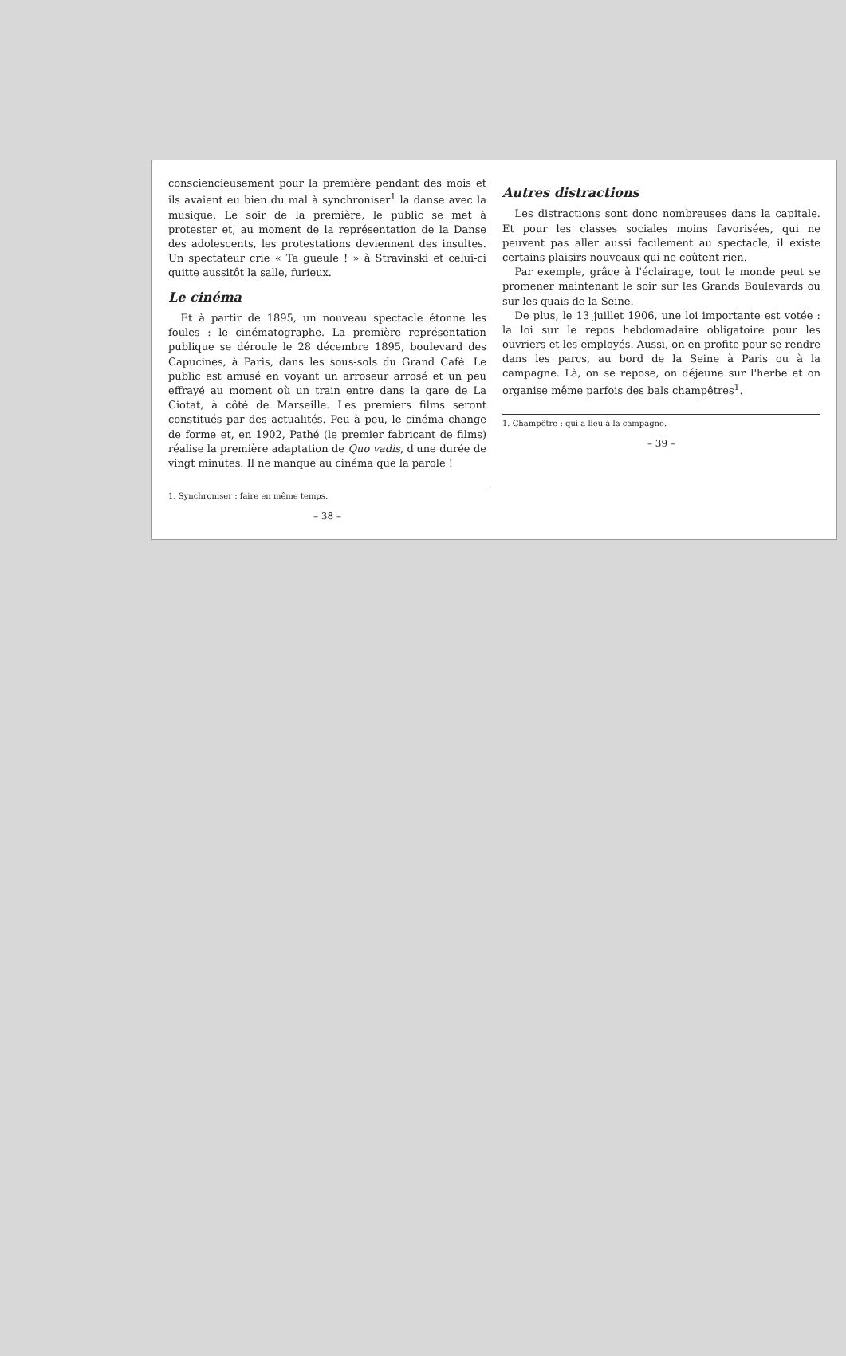consciencieusement pour la première pendant des mois et ils avaient eu bien du mal à synchroniser<sup>1</sup> la danse avec la musique. Le soir de la première, le public se met à protester et, au moment de la représentation de la Danse des adolescents, les protestations deviennent des insultes. Un spectateur crie « Ta gueule ! » à Stravinski et celui-ci quitte aussitôt la salle, furieux.
Le cinéma
Et à partir de 1895, un nouveau spectacle étonne les foules : le cinématographe. La première représentation publique se déroule le 28 décembre 1895, boulevard des Capucines, à Paris, dans les sous-sols du Grand Café. Le public est amusé en voyant un arroseur arrosé et un peu effrayé au moment où un train entre dans la gare de La Ciotat, à côté de Marseille. Les premiers films seront constitués par des actualités. Peu à peu, le cinéma change de forme et, en 1902, Pathé (le premier fabricant de films) réalise la première adaptation de Quo vadis, d'une durée de vingt minutes. Il ne manque au cinéma que la parole !
1. Synchroniser : faire en même temps.
– 38 –
Autres distractions
Les distractions sont donc nombreuses dans la capitale. Et pour les classes sociales moins favorisées, qui ne peuvent pas aller aussi facilement au spectacle, il existe certains plaisirs nouveaux qui ne coûtent rien.
Par exemple, grâce à l'éclairage, tout le monde peut se promener maintenant le soir sur les Grands Boulevards ou sur les quais de la Seine.
De plus, le 13 juillet 1906, une loi importante est votée : la loi sur le repos hebdomadaire obligatoire pour les ouvriers et les employés. Aussi, on en profite pour se rendre dans les parcs, au bord de la Seine à Paris ou à la campagne. Là, on se repose, on déjeune sur l'herbe et on organise même parfois des bals champêtres<sup>1</sup>.
1. Champêtre : qui a lieu à la campagne.
– 39 –